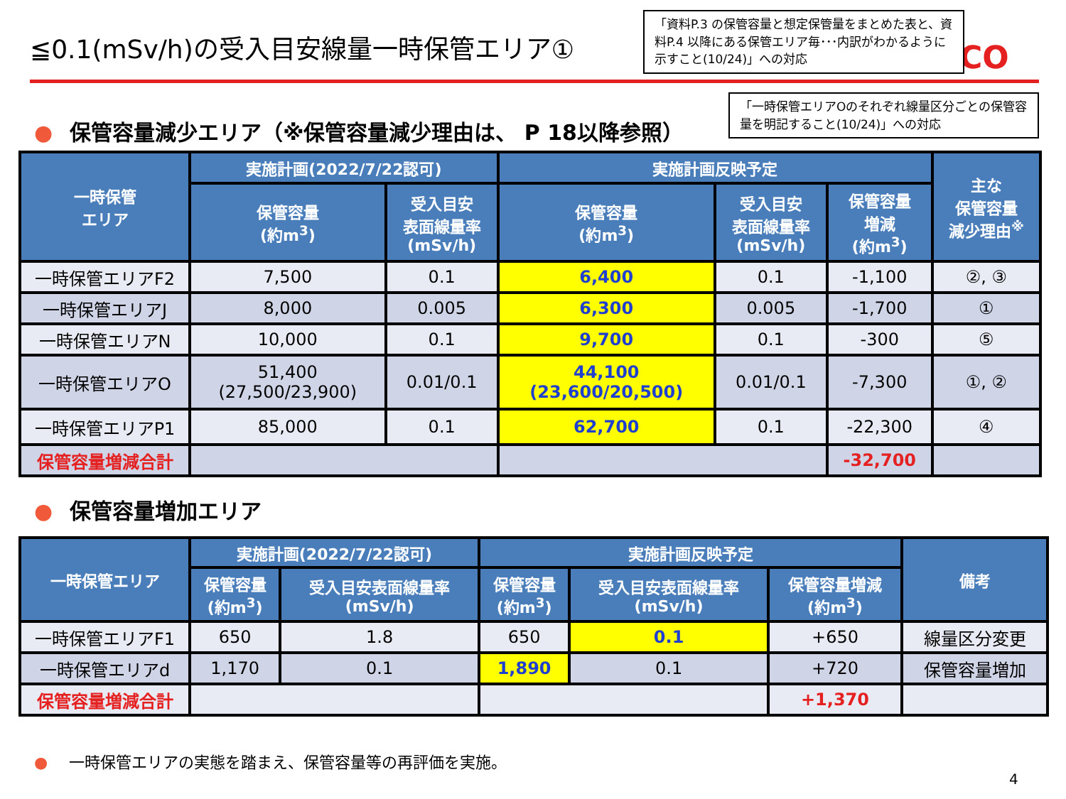≦0.1(mSv/h)の受入目安線量一時保管エリア①
CO
「資料P.3 の保管容量と想定保管量をまとめた表と、資料P.4 以降にある保管エリア毎･･･内訳がわかるように示すこと(10/24)」への対応
● 保管容量減少エリア（※保管容量減少理由は、 P 18以降参照）
「一時保管エリアOのそれぞれ線量区分ごとの保管容量を明記すること(10/24)」への対応
| 一時保管 エリア | 実施計画(2022/7/22認可) | | 実施計画反映予定 | | | 主な 保管容量 減少理由<sup>※</sup> |
| --- | --- | --- | --- | --- | --- | --- |
| | 保管容量 (約m<sup>3</sup>) | 受入目安 表面線量率 (mSv/h) | 保管容量 (約m<sup>3</sup>) | 受入目安 表面線量率 (mSv/h) | 保管容量 増減 (約m<sup>3</sup>) | |
| 一時保管エリアF2 | 7,500 | 0.1 | 6,400 | 0.1 | -1,100 | ②, ③ |
| 一時保管エリアJ | 8,000 | 0.005 | 6,300 | 0.005 | -1,700 | ① |
| 一時保管エリアN | 10,000 | 0.1 | 9,700 | 0.1 | -300 | ⑤ |
| 一時保管エリアO | 51,400 (27,500/23,900) | 0.01/0.1 | 44,100 (23,600/20,500) | 0.01/0.1 | -7,300 | ①, ② |
| 一時保管エリアP1 | 85,000 | 0.1 | 62,700 | 0.1 | -22,300 | ④ |
| 保管容量増減合計 | | | | | -32,700 | |
● 保管容量増加エリア
| 一時保管エリア | 実施計画(2022/7/22認可) | | 実施計画反映予定 | | | 備考 |
| --- | --- | --- | --- | --- | --- | --- |
| | 保管容量 (約m<sup>3</sup>) | 受入目安表面線量率 (mSv/h) | 保管容量 (約m<sup>3</sup>) | 受入目安表面線量率 (mSv/h) | 保管容量増減 (約m<sup>3</sup>) | |
| 一時保管エリアF1 | 650 | 1.8 | 650 | 0.1 | +650 | 線量区分変更 |
| 一時保管エリアd | 1,170 | 0.1 | 1,890 | 0.1 | +720 | 保管容量増加 |
| 保管容量増減合計 | | | | | +1,370 | |
● 一時保管エリアの実態を踏まえ、保管容量等の再評価を実施。
4